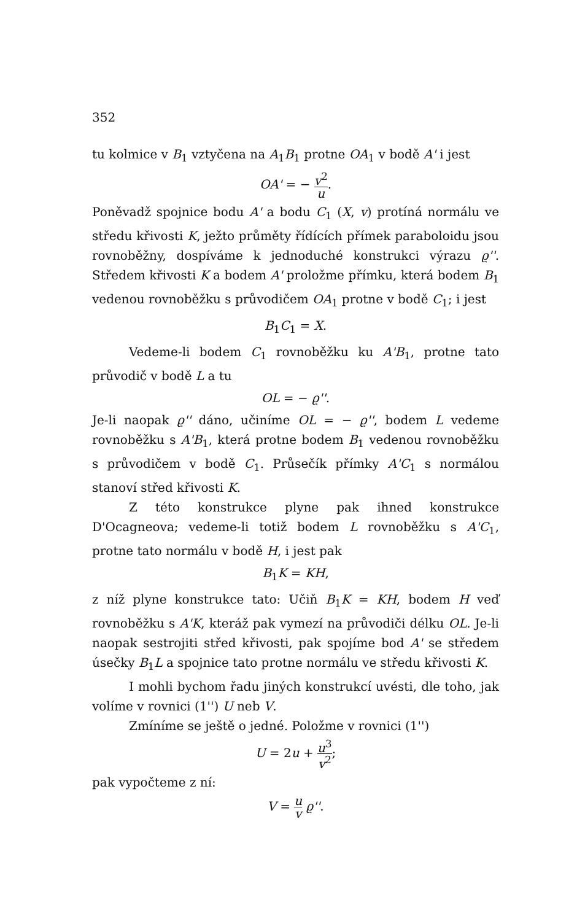352
tu kolmice v B<sub>1</sub> vztyčena na A<sub>1</sub>B<sub>1</sub> protne OA<sub>1</sub> v bodě A' i jest
OA' = − v<sup>2</sup> u.
Poněvadž spojnice bodu A' a bodu C<sub>1</sub> (X, v) protíná normálu ve středu křivosti K, ježto průměty řídících přímek paraboloidu jsou rovnoběžny, dospíváme k jednoduché konstrukci výrazu ϱ''. Středem křivosti K a bodem A' proložme přímku, která bodem B<sub>1</sub> vedenou rovnoběžku s průvodičem OA<sub>1</sub> protne v bodě C<sub>1</sub>; i jest
B<sub>1</sub>C<sub>1</sub> = X.
Vedeme-li bodem C<sub>1</sub> rovnoběžku ku A'B<sub>1</sub>, protne tato průvodič v bodě L a tu
OL = − ϱ''.
Je-li naopak ϱ'' dáno, učiníme OL = − ϱ'', bodem L vedeme rovnoběžku s A'B<sub>1</sub>, která protne bodem B<sub>1</sub> vedenou rovnoběžku s průvodičem v bodě C<sub>1</sub>. Průsečík přímky A'C<sub>1</sub> s normálou stanoví střed křivosti K.
Z této konstrukce plyne pak ihned konstrukce D'Ocagneova; vedeme-li totiž bodem L rovnoběžku s A'C<sub>1</sub>, protne tato normálu v bodě H, i jest pak
B<sub>1</sub>K = KH,
z níž plyne konstrukce tato: Učiň B<sub>1</sub>K = KH, bodem H veď rovnoběžku s A'K, kteráž pak vymezí na průvodiči délku OL. Je-li naopak sestrojiti střed křivosti, pak spojíme bod A' se středem úsečky B<sub>1</sub>L a spojnice tato protne normálu ve středu křivosti K.
I mohli bychom řadu jiných konstrukcí uvésti, dle toho, jak volíme v rovnici (1'') U neb V.
Zmíníme se ještě o jedné. Položme v rovnici (1'')
U = 2u + u<sup>3</sup> v<sup>2</sup>;
pak vypočteme z ní:
V = u v ϱ''.